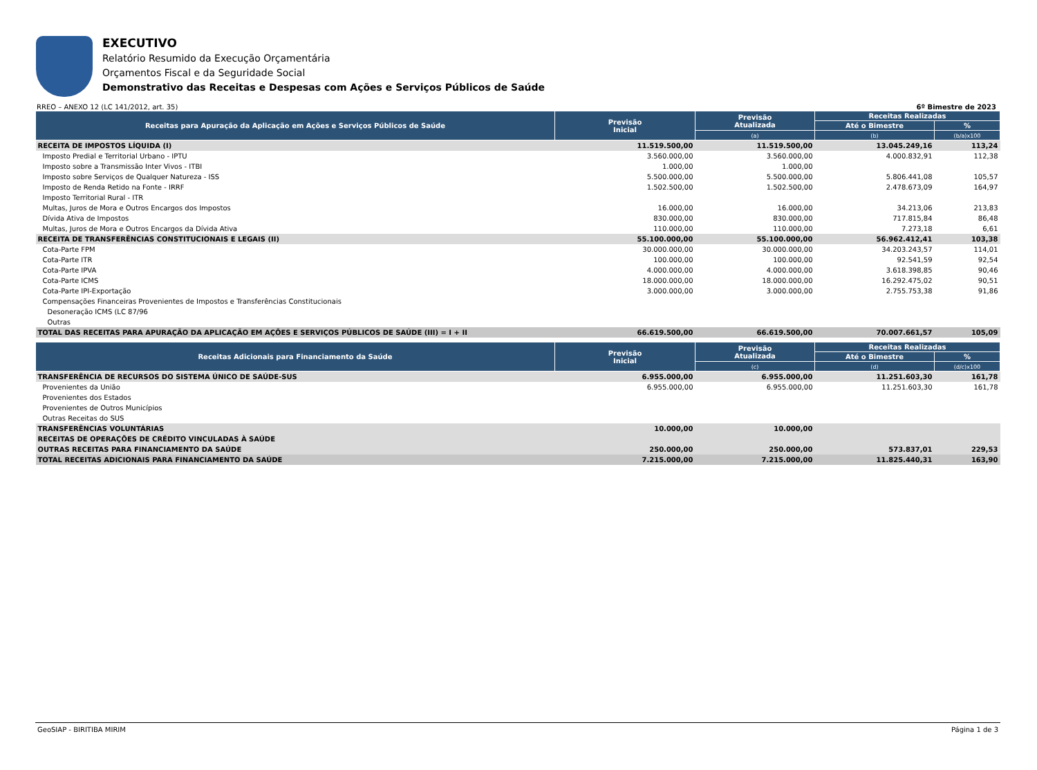EXECUTIVO
Relatório Resumido da Execução Orçamentária
Orçamentos Fiscal e da Seguridade Social
Demonstrativo das Receitas e Despesas com Ações e Serviços Públicos de Saúde
RREO – ANEXO 12 (LC 141/2012, art. 35) 6º Bimestre de 2023
| Receitas para Apuração da Aplicação em Ações e Serviços Públicos de Saúde | Previsão Inicial | Previsão Atualizada | Receitas Realizadas | |
| --- | --- | --- | --- | --- |
| | | | Até o Bimestre | % |
| | | (a) | (b) | (b/a)x100 |
| RECEITA DE IMPOSTOS LÍQUIDA (I) | 11.519.500,00 | 11.519.500,00 | 13.045.249,16 | 113,24 |
| Imposto Predial e Territorial Urbano - IPTU | 3.560.000,00 | 3.560.000,00 | 4.000.832,91 | 112,38 |
| Imposto sobre a Transmissão Inter Vivos - ITBI | 1.000,00 | 1.000,00 | | |
| Imposto sobre Serviços de Qualquer Natureza - ISS | 5.500.000,00 | 5.500.000,00 | 5.806.441,08 | 105,57 |
| Imposto de Renda Retido na Fonte - IRRF | 1.502.500,00 | 1.502.500,00 | 2.478.673,09 | 164,97 |
| Imposto Territorial Rural - ITR | | | | |
| Multas, Juros de Mora e Outros Encargos dos Impostos | 16.000,00 | 16.000,00 | 34.213,06 | 213,83 |
| Dívida Ativa de Impostos | 830.000,00 | 830.000,00 | 717.815,84 | 86,48 |
| Multas, Juros de Mora e Outros Encargos da Dívida Ativa | 110.000,00 | 110.000,00 | 7.273,18 | 6,61 |
| RECEITA DE TRANSFERÊNCIAS CONSTITUCIONAIS E LEGAIS (II) | 55.100.000,00 | 55.100.000,00 | 56.962.412,41 | 103,38 |
| Cota-Parte FPM | 30.000.000,00 | 30.000.000,00 | 34.203.243,57 | 114,01 |
| Cota-Parte ITR | 100.000,00 | 100.000,00 | 92.541,59 | 92,54 |
| Cota-Parte IPVA | 4.000.000,00 | 4.000.000,00 | 3.618.398,85 | 90,46 |
| Cota-Parte ICMS | 18.000.000,00 | 18.000.000,00 | 16.292.475,02 | 90,51 |
| Cota-Parte IPI-Exportação | 3.000.000,00 | 3.000.000,00 | 2.755.753,38 | 91,86 |
| Compensações Financeiras Provenientes de Impostos e Transferências Constitucionais | | | | |
| Desoneração ICMS (LC 87/96 | | | | |
| Outras | | | | |
| TOTAL DAS RECEITAS PARA APURAÇÃO DA APLICAÇÃO EM AÇÕES E SERVIÇOS PÚBLICOS DE SAÚDE (III) = I + II | 66.619.500,00 | 66.619.500,00 | 70.007.661,57 | 105,09 |
| Receitas Adicionais para Financiamento da Saúde | Previsão Inicial | Previsão Atualizada | Receitas Realizadas | |
| --- | --- | --- | --- | --- |
| | | | Até o Bimestre | % |
| | | (c) | (d) | (d/c)x100 |
| TRANSFERÊNCIA DE RECURSOS DO SISTEMA ÚNICO DE SAÚDE-SUS | 6.955.000,00 | 6.955.000,00 | 11.251.603,30 | 161,78 |
| Provenientes da União | 6.955.000,00 | 6.955.000,00 | 11.251.603,30 | 161,78 |
| Provenientes dos Estados | | | | |
| Provenientes de Outros Municípios | | | | |
| Outras Receitas do SUS | | | | |
| TRANSFERÊNCIAS VOLUNTÁRIAS | 10.000,00 | 10.000,00 | | |
| RECEITAS DE OPERAÇÕES DE CRÉDITO VINCULADAS À SAÚDE | | | | |
| OUTRAS RECEITAS PARA FINANCIAMENTO DA SAÚDE | 250.000,00 | 250.000,00 | 573.837,01 | 229,53 |
| TOTAL RECEITAS ADICIONAIS PARA FINANCIAMENTO DA SAÚDE | 7.215.000,00 | 7.215.000,00 | 11.825.440,31 | 163,90 |
GeoSIAP - BIRITIBA MIRIM Página 1 de 3